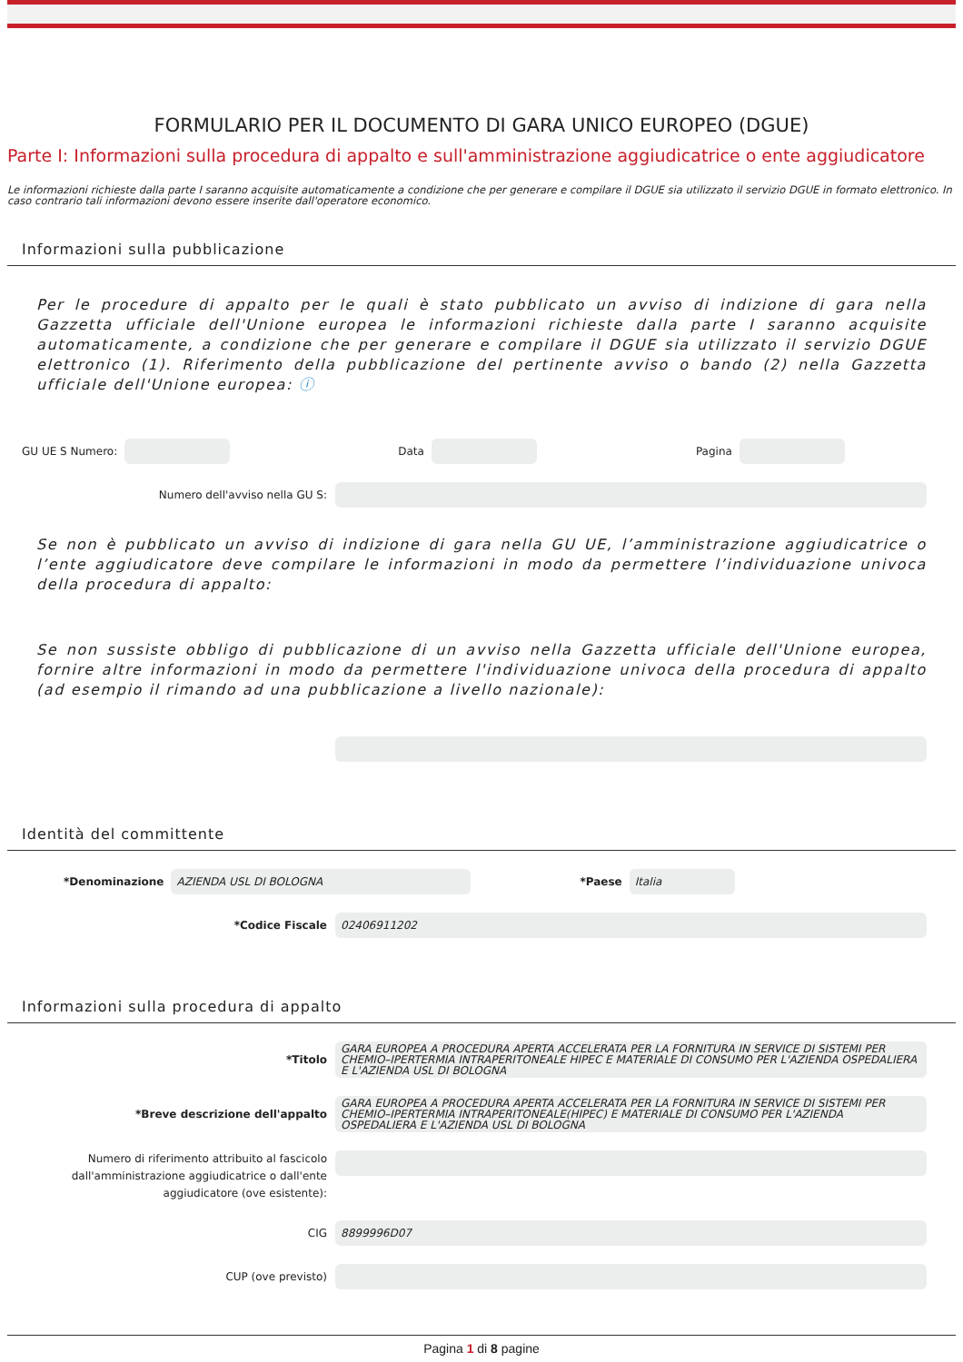FORMULARIO PER IL DOCUMENTO DI GARA UNICO EUROPEO (DGUE)
Parte I: Informazioni sulla procedura di appalto e sull'amministrazione aggiudicatrice o ente aggiudicatore
Le informazioni richieste dalla parte I saranno acquisite automaticamente a condizione che per generare e compilare il DGUE sia utilizzato il servizio DGUE in formato elettronico. In caso contrario tali informazioni devono essere inserite dall'operatore economico.
Informazioni sulla pubblicazione
Per le procedure di appalto per le quali è stato pubblicato un avviso di indizione di gara nella Gazzetta ufficiale dell'Unione europea le informazioni richieste dalla parte I saranno acquisite automaticamente, a condizione che per generare e compilare il DGUE sia utilizzato il servizio DGUE elettronico (1). Riferimento della pubblicazione del pertinente avviso o bando (2) nella Gazzetta ufficiale dell'Unione europea: ⓘ
GU UE S Numero: Data Pagina
Numero dell'avviso nella GU S:
Se non è pubblicato un avviso di indizione di gara nella GU UE, l’amministrazione aggiudicatrice o l’ente aggiudicatore deve compilare le informazioni in modo da permettere l’individuazione univoca della procedura di appalto:
Se non sussiste obbligo di pubblicazione di un avviso nella Gazzetta ufficiale dell'Unione europea, fornire altre informazioni in modo da permettere l'individuazione univoca della procedura di appalto (ad esempio il rimando ad una pubblicazione a livello nazionale):
Identità del committente
*Denominazione AZIENDA USL DI BOLOGNA *Paese Italia
*Codice Fiscale 02406911202
Informazioni sulla procedura di appalto
*Titolo GARA EUROPEA A PROCEDURA APERTA ACCELERATA PER LA FORNITURA IN SERVICE DI SISTEMI PER CHEMIO–IPERTERMIA INTRAPERITONEALE HIPEC E MATERIALE DI CONSUMO PER L'AZIENDA OSPEDALIERA E L'AZIENDA USL DI BOLOGNA
*Breve descrizione dell'appalto GARA EUROPEA A PROCEDURA APERTA ACCELERATA PER LA FORNITURA IN SERVICE DI SISTEMI PER CHEMIO–IPERTERMIA INTRAPERITONEALE(HIPEC) E MATERIALE DI CONSUMO PER L'AZIENDA OSPEDALIERA E L'AZIENDA USL DI BOLOGNA
Numero di riferimento attribuito al fascicolo dall'amministrazione aggiudicatrice o dall'ente aggiudicatore (ove esistente):
CIG 8899996D07
CUP (ove previsto)
Pagina 1 di 8 pagine